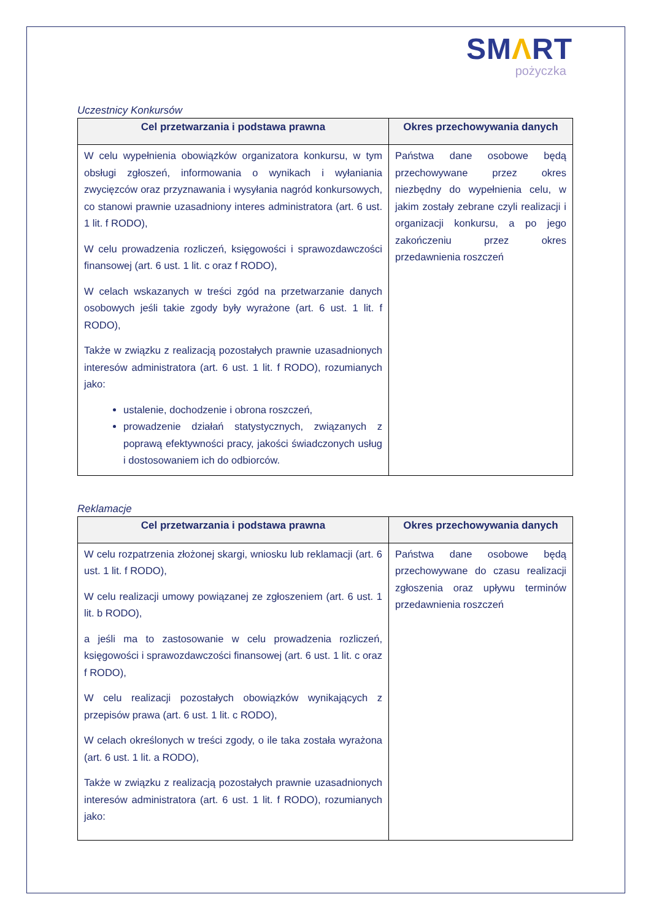SMΛRT
pożyczka
Uczestnicy Konkursów
| Cel przetwarzania i podstawa prawna | Okres przechowywania danych |
| --- | --- |
| W celu wypełnienia obowiązków organizatora konkursu, w tym obsługi zgłoszeń, informowania o wynikach i wyłaniania zwycięzców oraz przyznawania i wysyłania nagród konkursowych, co stanowi prawnie uzasadniony interes administratora (art. 6 ust. 1 lit. f RODO), W celu prowadzenia rozliczeń, księgowości i sprawozdawczości finansowej (art. 6 ust. 1 lit. c oraz f RODO), W celach wskazanych w treści zgód na przetwarzanie danych osobowych jeśli takie zgody były wyrażone (art. 6 ust. 1 lit. f RODO), Także w związku z realizacją pozostałych prawnie uzasadnionych interesów administratora (art. 6 ust. 1 lit. f RODO), rozumianych jako: ustalenie, dochodzenie i obrona roszczeń, prowadzenie działań statystycznych, związanych z poprawą efektywności pracy, jakości świadczonych usług i dostosowaniem ich do odbiorców. | Państwa dane osobowe będą przechowywane przez okres niezbędny do wypełnienia celu, w jakim zostały zebrane czyli realizacji i organizacji konkursu, a po jego zakończeniu przez okres przedawnienia roszczeń |
Reklamacje
| Cel przetwarzania i podstawa prawna | Okres przechowywania danych |
| --- | --- |
| W celu rozpatrzenia złożonej skargi, wniosku lub reklamacji (art. 6 ust. 1 lit. f RODO), W celu realizacji umowy powiązanej ze zgłoszeniem (art. 6 ust. 1 lit. b RODO), a jeśli ma to zastosowanie w celu prowadzenia rozliczeń, księgowości i sprawozdawczości finansowej (art. 6 ust. 1 lit. c oraz f RODO), W celu realizacji pozostałych obowiązków wynikających z przepisów prawa (art. 6 ust. 1 lit. c RODO), W celach określonych w treści zgody, o ile taka została wyrażona (art. 6 ust. 1 lit. a RODO), Także w związku z realizacją pozostałych prawnie uzasadnionych interesów administratora (art. 6 ust. 1 lit. f RODO), rozumianych jako: | Państwa dane osobowe będą przechowywane do czasu realizacji zgłoszenia oraz upływu terminów przedawnienia roszczeń |